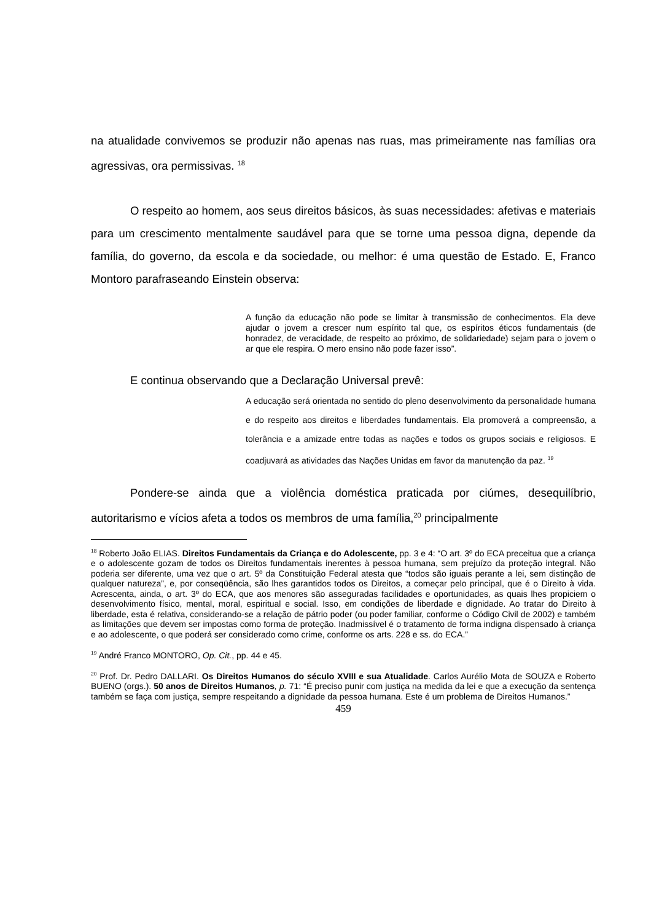na atualidade convivemos se produzir não apenas nas ruas, mas primeiramente nas famílias ora agressivas, ora permissivas. <sup>18</sup>
O respeito ao homem, aos seus direitos básicos, às suas necessidades: afetivas e materiais para um crescimento mentalmente saudável para que se torne uma pessoa digna, depende da família, do governo, da escola e da sociedade, ou melhor: é uma questão de Estado. E, Franco Montoro parafraseando Einstein observa:
A função da educação não pode se limitar à transmissão de conhecimentos. Ela deve ajudar o jovem a crescer num espírito tal que, os espíritos éticos fundamentais (de honradez, de veracidade, de respeito ao próximo, de solidariedade) sejam para o jovem o ar que ele respira. O mero ensino não pode fazer isso”.
E continua observando que a Declaração Universal prevê:
A educação será orientada no sentido do pleno desenvolvimento da personalidade humana e do respeito aos direitos e liberdades fundamentais. Ela promoverá a compreensão, a tolerância e a amizade entre todas as nações e todos os grupos sociais e religiosos. E coadjuvará as atividades das Nações Unidas em favor da manutenção da paz. <sup>19</sup>
Pondere-se ainda que a violência doméstica praticada por ciúmes, desequilíbrio, autoritarismo e vícios afeta a todos os membros de uma família,<sup>20</sup> principalmente
<sup>18</sup> Roberto João ELIAS. Direitos Fundamentais da Criança e do Adolescente, pp. 3 e 4: “O art. 3º do ECA preceitua que a criança e o adolescente gozam de todos os Direitos fundamentais inerentes à pessoa humana, sem prejuízo da proteção integral. Não poderia ser diferente, uma vez que o art. 5º da Constituição Federal atesta que “todos são iguais perante a lei, sem distinção de qualquer natureza”, e, por conseqüência, são lhes garantidos todos os Direitos, a começar pelo principal, que é o Direito à vida. Acrescenta, ainda, o art. 3º do ECA, que aos menores são asseguradas facilidades e oportunidades, as quais lhes propiciem o desenvolvimento físico, mental, moral, espiritual e social. Isso, em condições de liberdade e dignidade. Ao tratar do Direito à liberdade, esta é relativa, considerando-se a relação de pátrio poder (ou poder familiar, conforme o Código Civil de 2002) e também as limitações que devem ser impostas como forma de proteção. Inadmissível é o tratamento de forma indigna dispensado à criança e ao adolescente, o que poderá ser considerado como crime, conforme os arts. 228 e ss. do ECA.”
<sup>19</sup> André Franco MONTORO, Op. Cit., pp. 44 e 45.
<sup>20</sup> Prof. Dr. Pedro DALLARI. Os Direitos Humanos do século XVIII e sua Atualidade. Carlos Aurélio Mota de SOUZA e Roberto BUENO (orgs.). 50 anos de Direitos Humanos, p. 71: “É preciso punir com justiça na medida da lei e que a execução da sentença também se faça com justiça, sempre respeitando a dignidade da pessoa humana. Este é um problema de Direitos Humanos.”
459